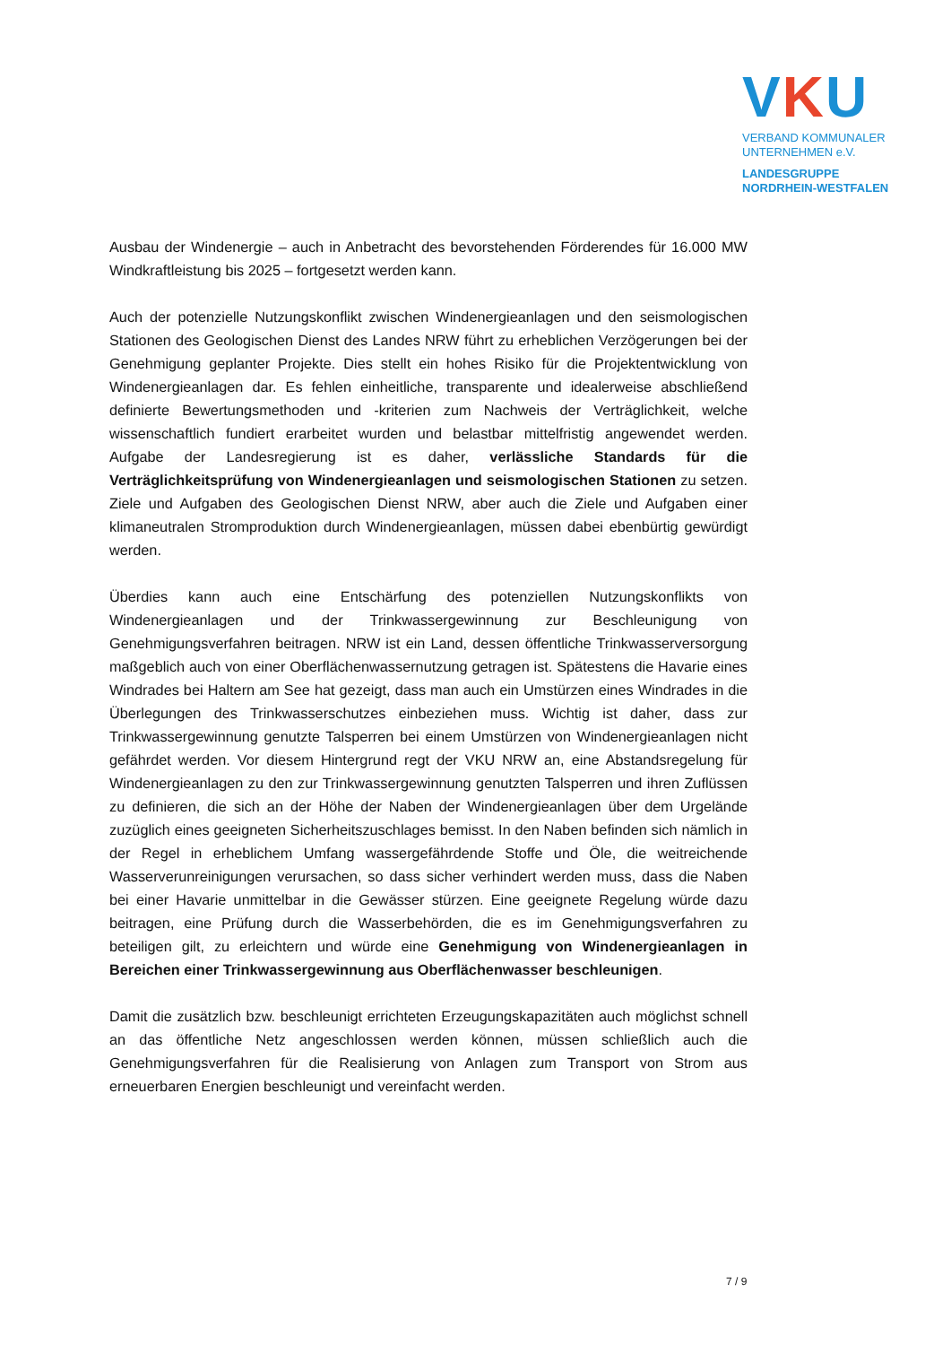VKU
VERBAND KOMMUNALER
UNTERNEHMEN e.V.
LANDESGRUPPE
NORDRHEIN-WESTFALEN
Ausbau der Windenergie – auch in Anbetracht des bevorstehenden Förderendes für 16.000 MW Windkraftleistung bis 2025 – fortgesetzt werden kann.
Auch der potenzielle Nutzungskonflikt zwischen Windenergieanlagen und den seismologischen Stationen des Geologischen Dienst des Landes NRW führt zu erheblichen Verzögerungen bei der Genehmigung geplanter Projekte. Dies stellt ein hohes Risiko für die Projektentwicklung von Windenergieanlagen dar. Es fehlen einheitliche, transparente und idealerweise abschließend definierte Bewertungsmethoden und -kriterien zum Nachweis der Verträglichkeit, welche wissenschaftlich fundiert erarbeitet wurden und belastbar mittelfristig angewendet werden. Aufgabe der Landesregierung ist es daher, verlässliche Standards für die Verträglichkeitsprüfung von Windenergieanlagen und seismologischen Stationen zu setzen. Ziele und Aufgaben des Geologischen Dienst NRW, aber auch die Ziele und Aufgaben einer klimaneutralen Stromproduktion durch Windenergieanlagen, müssen dabei ebenbürtig gewürdigt werden.
Überdies kann auch eine Entschärfung des potenziellen Nutzungskonflikts von Windenergieanlagen und der Trinkwassergewinnung zur Beschleunigung von Genehmigungsverfahren beitragen. NRW ist ein Land, dessen öffentliche Trinkwasserversorgung maßgeblich auch von einer Oberflächenwassernutzung getragen ist. Spätestens die Havarie eines Windrades bei Haltern am See hat gezeigt, dass man auch ein Umstürzen eines Windrades in die Überlegungen des Trinkwasserschutzes einbeziehen muss. Wichtig ist daher, dass zur Trinkwassergewinnung genutzte Talsperren bei einem Umstürzen von Windenergieanlagen nicht gefährdet werden. Vor diesem Hintergrund regt der VKU NRW an, eine Abstandsregelung für Windenergieanlagen zu den zur Trinkwassergewinnung genutzten Talsperren und ihren Zuflüssen zu definieren, die sich an der Höhe der Naben der Windenergieanlagen über dem Urgelände zuzüglich eines geeigneten Sicherheitszuschlages bemisst. In den Naben befinden sich nämlich in der Regel in erheblichem Umfang wassergefährdende Stoffe und Öle, die weitreichende Wasserverunreinigungen verursachen, so dass sicher verhindert werden muss, dass die Naben bei einer Havarie unmittelbar in die Gewässer stürzen. Eine geeignete Regelung würde dazu beitragen, eine Prüfung durch die Wasserbehörden, die es im Genehmigungsverfahren zu beteiligen gilt, zu erleichtern und würde eine Genehmigung von Windenergieanlagen in Bereichen einer Trinkwassergewinnung aus Oberflächenwasser beschleunigen.
Damit die zusätzlich bzw. beschleunigt errichteten Erzeugungskapazitäten auch möglichst schnell an das öffentliche Netz angeschlossen werden können, müssen schließlich auch die Genehmigungsverfahren für die Realisierung von Anlagen zum Transport von Strom aus erneuerbaren Energien beschleunigt und vereinfacht werden.
7 / 9